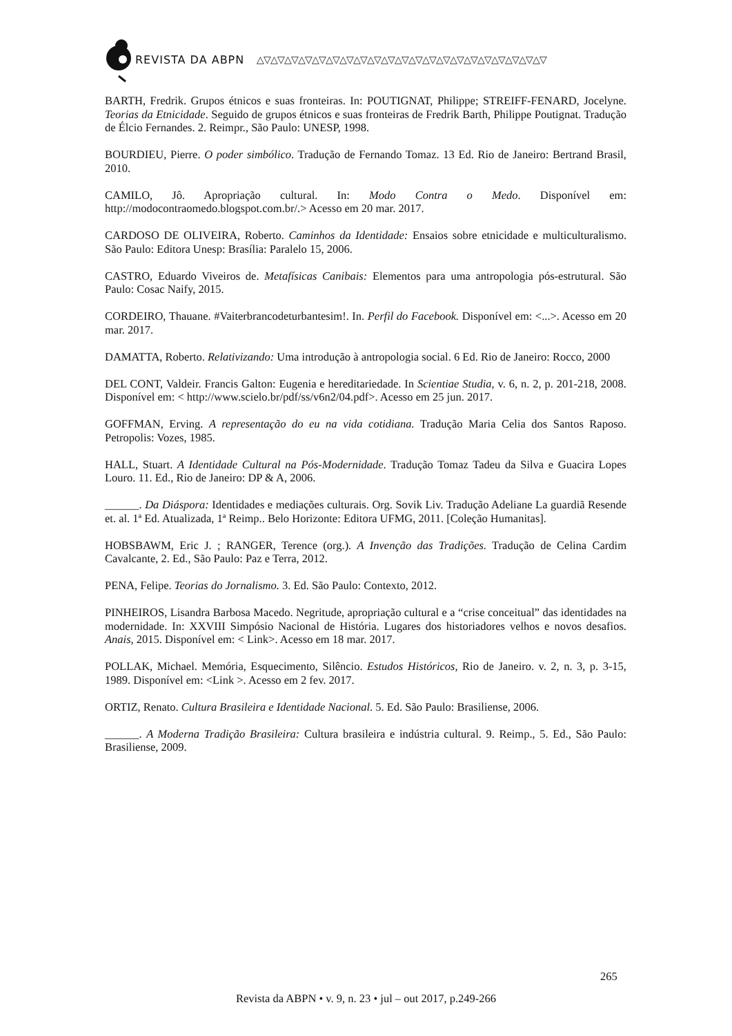REVISTA DA ABPN △▽△▽△▽△▽△▽△▽△▽△▽△▽△▽△▽△▽△▽△▽△▽△▽△▽△▽△▽△▽△▽
BARTH, Fredrik. Grupos étnicos e suas fronteiras. In: POUTIGNAT, Philippe; STREIFF-FENARD, Jocelyne. Teorias da Etnicidade. Seguido de grupos étnicos e suas fronteiras de Fredrik Barth, Philippe Poutignat. Tradução de Élcio Fernandes. 2. Reimpr., São Paulo: UNESP, 1998.
BOURDIEU, Pierre. O poder simbólico. Tradução de Fernando Tomaz. 13 Ed. Rio de Janeiro: Bertrand Brasil, 2010.
CAMILO, Jô. Apropriação cultural. In: Modo Contra o Medo. Disponível em: http://modocontraomedo.blogspot.com.br/.> Acesso em 20 mar. 2017.
CARDOSO DE OLIVEIRA, Roberto. Caminhos da Identidade: Ensaios sobre etnicidade e multiculturalismo. São Paulo: Editora Unesp: Brasília: Paralelo 15, 2006.
CASTRO, Eduardo Viveiros de. Metafísicas Canibais: Elementos para uma antropologia pós-estrutural. São Paulo: Cosac Naify, 2015.
CORDEIRO, Thauane. #Vaiterbrancodeturbantesim!. In. Perfil do Facebook. Disponível em: <...>. Acesso em 20 mar. 2017.
DAMATTA, Roberto. Relativizando: Uma introdução à antropologia social. 6 Ed. Rio de Janeiro: Rocco, 2000
DEL CONT, Valdeir. Francis Galton: Eugenia e hereditariedade. In Scientiae Studia, v. 6, n. 2, p. 201-218, 2008. Disponível em: < http://www.scielo.br/pdf/ss/v6n2/04.pdf>. Acesso em 25 jun. 2017.
GOFFMAN, Erving. A representação do eu na vida cotidiana. Tradução Maria Celia dos Santos Raposo. Petropolis: Vozes, 1985.
HALL, Stuart. A Identidade Cultural na Pós-Modernidade. Tradução Tomaz Tadeu da Silva e Guacira Lopes Louro. 11. Ed., Rio de Janeiro: DP & A, 2006.
______. Da Diáspora: Identidades e mediações culturais. Org. Sovik Liv. Tradução Adeliane La guardiã Resende et. al. 1ª Ed. Atualizada, 1ª Reimp.. Belo Horizonte: Editora UFMG, 2011. [Coleção Humanitas].
HOBSBAWM, Eric J. ; RANGER, Terence (org.). A Invenção das Tradições. Tradução de Celina Cardim Cavalcante, 2. Ed., São Paulo: Paz e Terra, 2012.
PENA, Felipe. Teorias do Jornalismo. 3. Ed. São Paulo: Contexto, 2012.
PINHEIROS, Lisandra Barbosa Macedo. Negritude, apropriação cultural e a “crise conceitual” das identidades na modernidade. In: XXVIII Simpósio Nacional de História. Lugares dos historiadores velhos e novos desafios. Anais, 2015. Disponível em: < Link>. Acesso em 18 mar. 2017.
POLLAK, Michael. Memória, Esquecimento, Silêncio. Estudos Históricos, Rio de Janeiro. v. 2, n. 3, p. 3-15, 1989. Disponível em: <Link >. Acesso em 2 fev. 2017.
ORTIZ, Renato. Cultura Brasileira e Identidade Nacional. 5. Ed. São Paulo: Brasiliense, 2006.
______. A Moderna Tradição Brasileira: Cultura brasileira e indústria cultural. 9. Reimp., 5. Ed., São Paulo: Brasiliense, 2009.
265
Revista da ABPN • v. 9, n. 23 • jul – out 2017, p.249-266